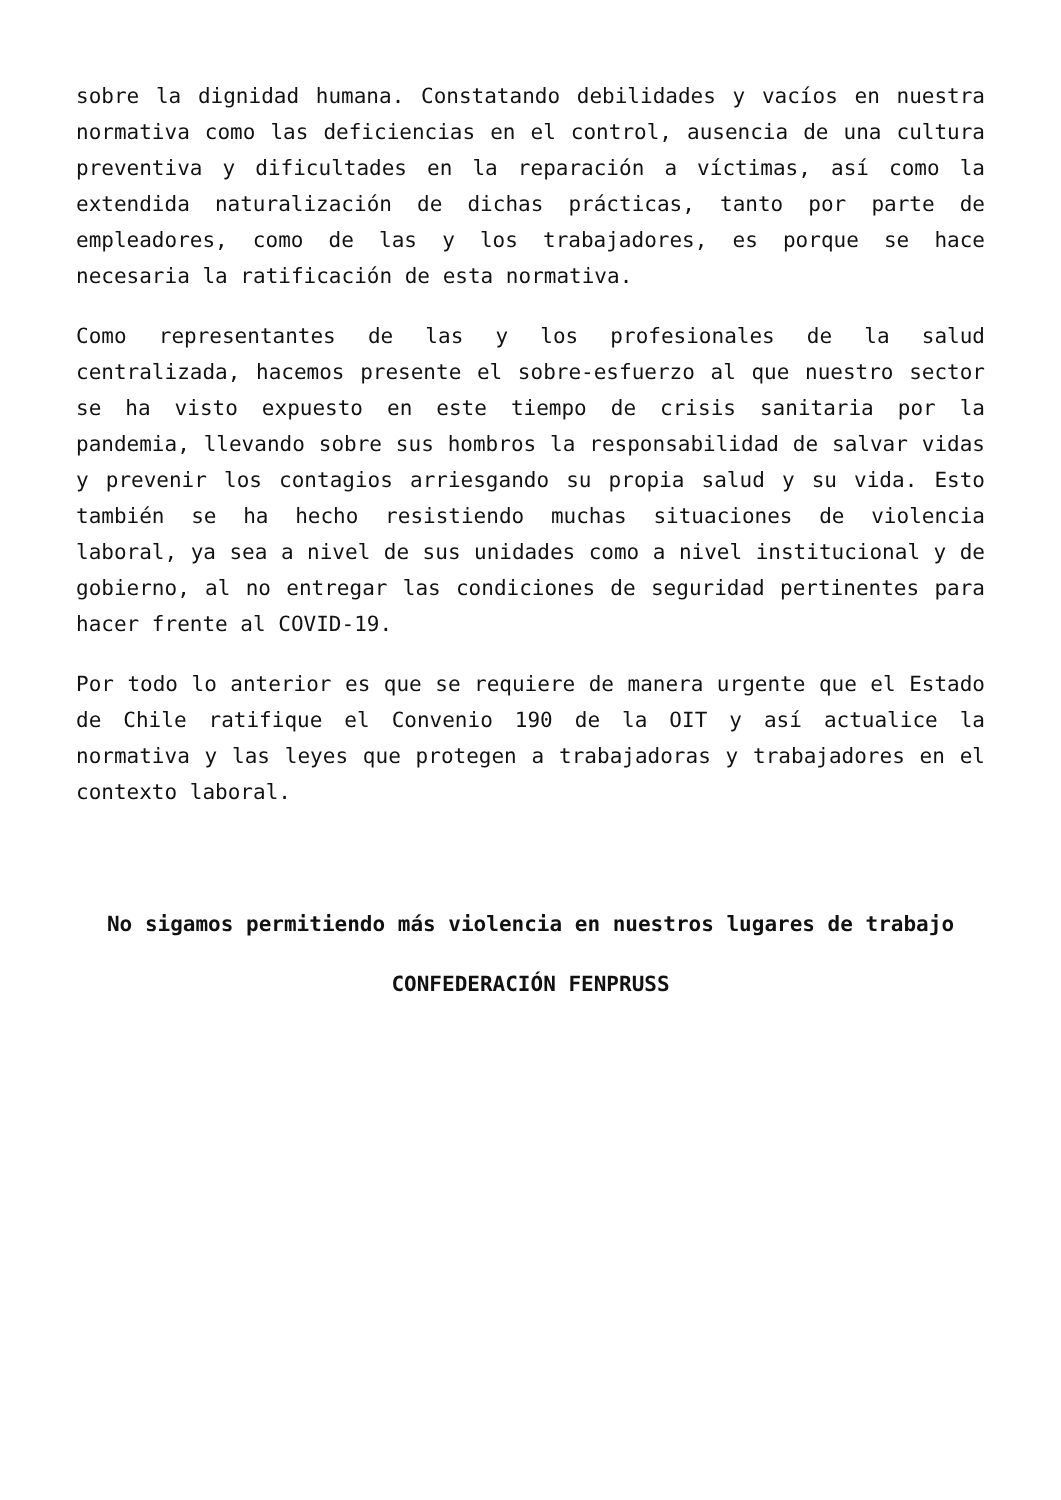sobre la dignidad humana. Constatando debilidades y vacíos en nuestra normativa como las deficiencias en el control, ausencia de una cultura preventiva y dificultades en la reparación a víctimas, así como la extendida naturalización de dichas prácticas, tanto por parte de empleadores, como de las y los trabajadores, es porque se hace necesaria la ratificación de esta normativa.
Como representantes de las y los profesionales de la salud centralizada, hacemos presente el sobre-esfuerzo al que nuestro sector se ha visto expuesto en este tiempo de crisis sanitaria por la pandemia, llevando sobre sus hombros la responsabilidad de salvar vidas y prevenir los contagios arriesgando su propia salud y su vida. Esto también se ha hecho resistiendo muchas situaciones de violencia laboral, ya sea a nivel de sus unidades como a nivel institucional y de gobierno, al no entregar las condiciones de seguridad pertinentes para hacer frente al COVID-19.
Por todo lo anterior es que se requiere de manera urgente que el Estado de Chile ratifique el Convenio 190 de la OIT y así actualice la normativa y las leyes que protegen a trabajadoras y trabajadores en el contexto laboral.
No sigamos permitiendo más violencia en nuestros lugares de trabajo
CONFEDERACIÓN FENPRUSS